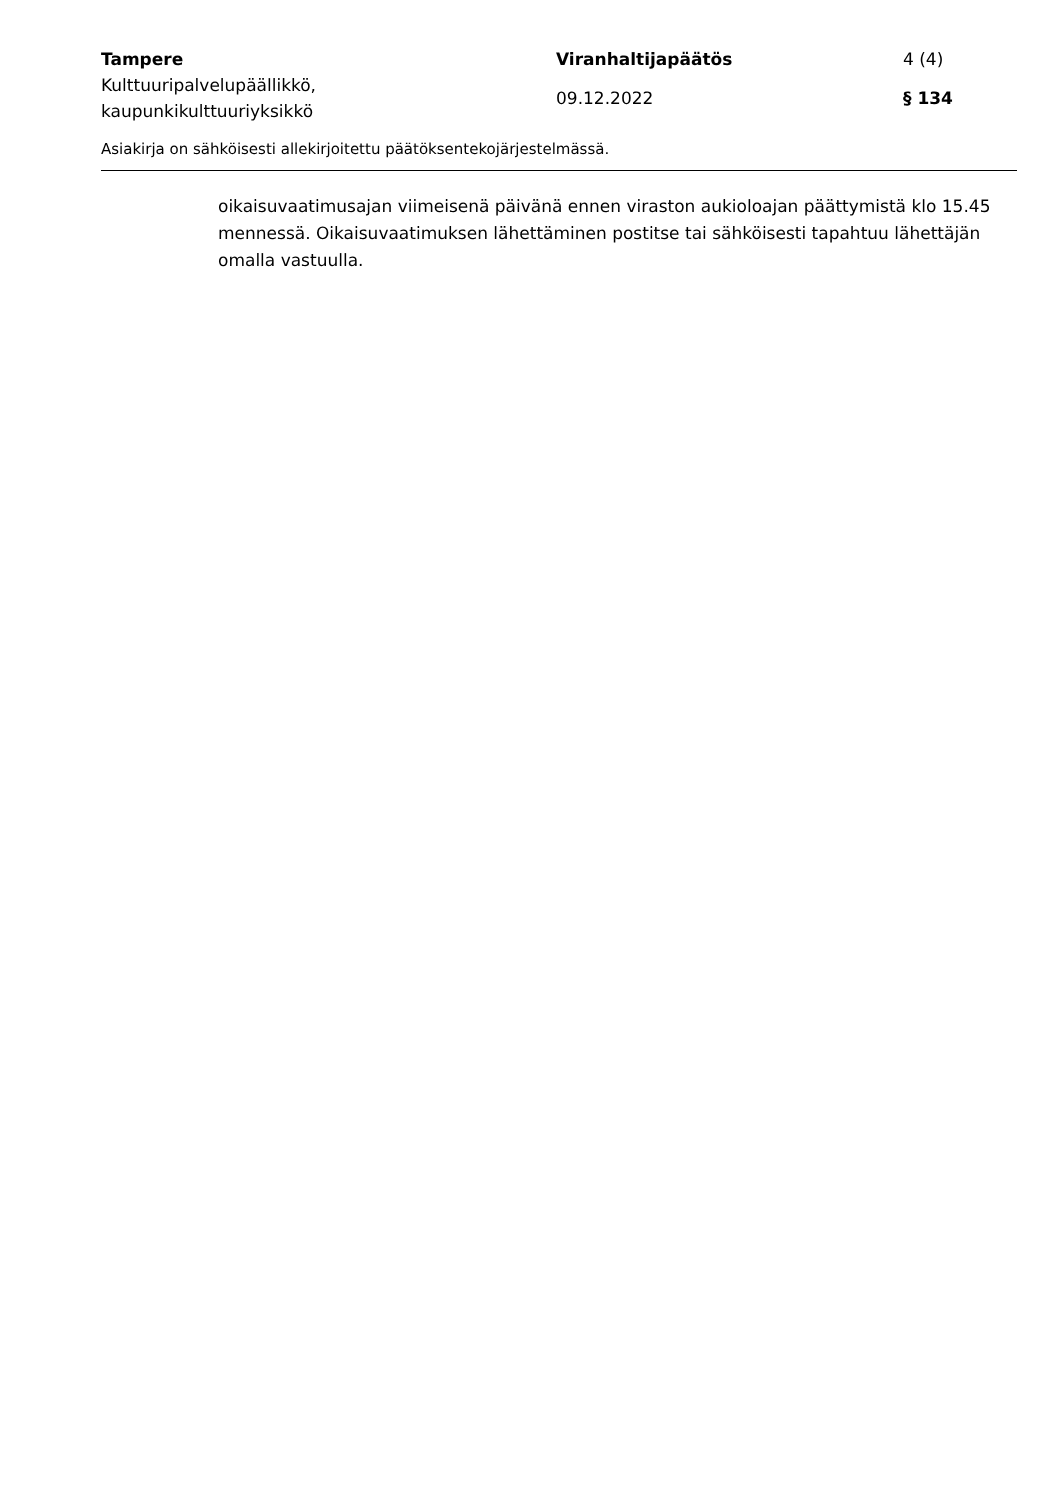Tampere Viranhaltijapäätös 4 (4)
Kulttuuripalvelupäällikkö,
kaupunkikulttuuriyksikkö
09.12.2022 § 134
Asiakirja on sähköisesti allekirjoitettu päätöksentekojärjestelmässä.
oikaisuvaatimusajan viimeisenä päivänä ennen viraston aukioloajan päättymistä klo 15.45 mennessä. Oikaisuvaatimuksen lähettäminen postitse tai sähköisesti tapahtuu lähettäjän omalla vastuulla.